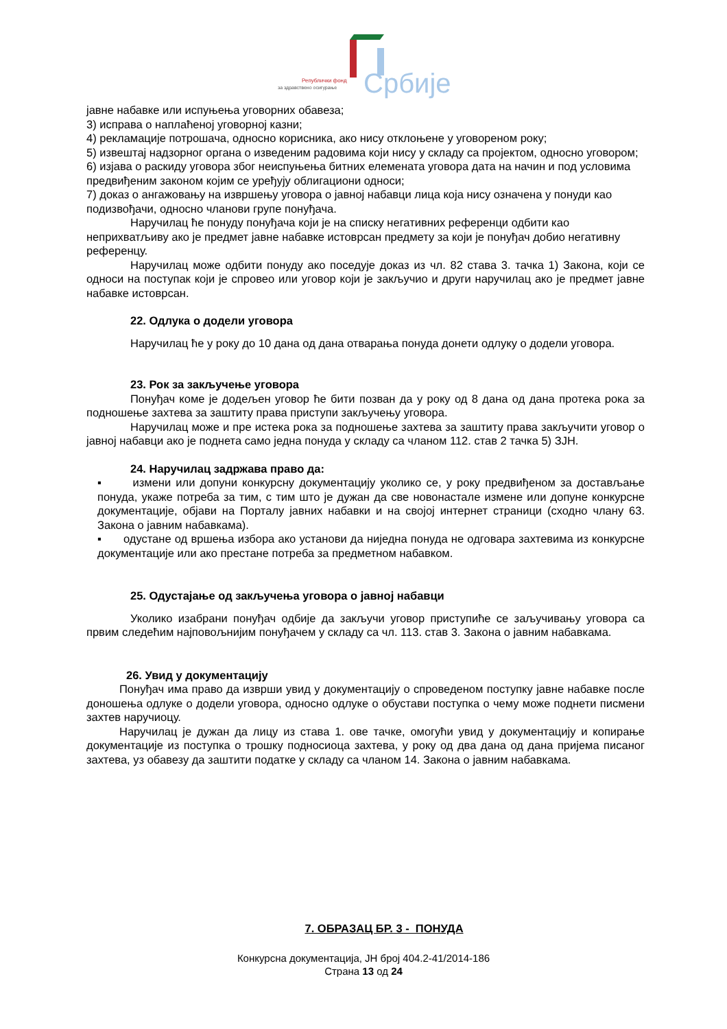Републички фонд
за здравствено осигурање
Србије
јавне набавке или испуњења уговорних обавеза;
3) исправа о наплаћеној уговорној казни;
4) рекламације потрошача, односно корисника, ако нису отклоњене у уговореном року;
5) извештај надзорног органа о изведеним радовима који нису у складу са пројектом, односно уговором;
6) изјава о раскиду уговора због неиспуњења битних елемената уговора дата на начин и под условима предвиђеним законом којим се уређују облигациони односи;
7) доказ о ангажовању на извршењу уговора о јавној набавци лица која нису означена у понуди као подизвођачи, односно чланови групе понуђача.
Наручилац ће понуду понуђача који је на списку негативних референци одбити као неприхватљиву ако је предмет јавне набавке истоврсан предмету за који је понуђач добио негативну референцу.
Наручилац може одбити понуду ако поседује доказ из чл. 82 става 3. тачка 1) Закона, који се односи на поступак који је спровео или уговор који је закључио и други наручилац ако је предмет јавне набавке истоврсан.
22. Одлука о додели уговора
Наручилац ће у року до 10 дана од дана отварања понуда донети одлуку о додели уговора.
23. Рок за закључење уговора
Понуђач коме је додељен уговор ће бити позван да у року од 8 дана од дана протека рока за подношење захтева за заштиту права приступи закључењу уговора.
Наручилац може и пре истека рока за подношење захтева за заштиту права закључити уговор о јавној набавци ако је поднета само једна понуда у складу са чланом 112. став 2 тачка 5) ЗЈН.
24. Наручилац задржава право да:
▪ измени или допуни конкурсну документацију уколико се, у року предвиђеном за достављање понуда, укаже потреба за тим, с тим што је дужан да све новонастале измене или допуне конкурсне документације, објави на Порталу јавних набавки и на својој интернет страници (сходно члану 63. Закона о јавним набавкама).
▪ одустане од вршења избора ако установи да ниједна понуда не одговара захтевима из конкурсне документације или ако престане потреба за предметном набавком.
25. Одустајање од закључења уговора о јавној набавци
Уколико изабрани понуђач одбије да закључи уговор приступиће се заључивању уговора са првим следећим најповољнијим понуђачем у складу са чл. 113. став 3. Закона о јавним набавкама.
26. Увид у документацију
Понуђач има право да изврши увид у документацију о спроведеном поступку јавне набавке после доношења одлуке о додели уговора, односно одлуке о обустави поступка о чему може поднети писмени захтев наручиоцу.
Наручилац је дужан да лицу из става 1. ове тачке, омогући увид у документацију и копирање документације из поступка о трошку подносиоца захтева, у року од два дана од дана пријема писаног захтева, уз обавезу да заштити податке у складу са чланом 14. Закона о јавним набавкама.
7. ОБРАЗАЦ БР. 3 - ПОНУДА
Конкурсна документација, ЈН број 404.2-41/2014-186
Страна 13 од 24